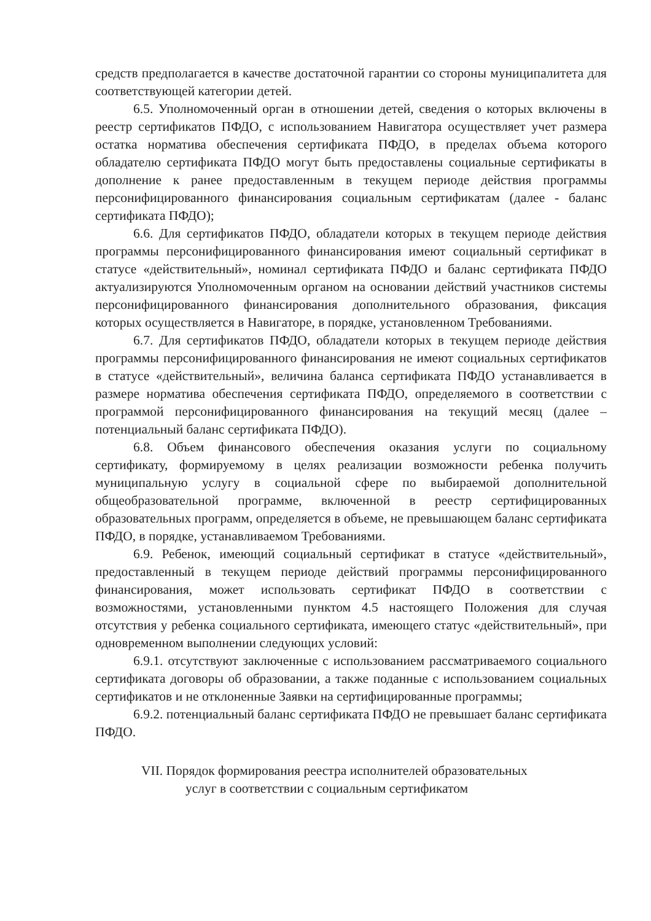средств предполагается в качестве достаточной гарантии со стороны муниципалитета для соответствующей категории детей.
6.5. Уполномоченный орган в отношении детей, сведения о которых включены в реестр сертификатов ПФДО, с использованием Навигатора осуществляет учет размера остатка норматива обеспечения сертификата ПФДО, в пределах объема которого обладателю сертификата ПФДО могут быть предоставлены социальные сертификаты в дополнение к ранее предоставленным в текущем периоде действия программы персонифицированного финансирования социальным сертификатам (далее - баланс сертификата ПФДО);
6.6. Для сертификатов ПФДО, обладатели которых в текущем периоде действия программы персонифицированного финансирования имеют социальный сертификат в статусе «действительный», номинал сертификата ПФДО и баланс сертификата ПФДО актуализируются Уполномоченным органом на основании действий участников системы персонифицированного финансирования дополнительного образования, фиксация которых осуществляется в Навигаторе, в порядке, установленном Требованиями.
6.7. Для сертификатов ПФДО, обладатели которых в текущем периоде действия программы персонифицированного финансирования не имеют социальных сертификатов в статусе «действительный», величина баланса сертификата ПФДО устанавливается в размере норматива обеспечения сертификата ПФДО, определяемого в соответствии с программой персонифицированного финансирования на текущий месяц (далее – потенциальный баланс сертификата ПФДО).
6.8. Объем финансового обеспечения оказания услуги по социальному сертификату, формируемому в целях реализации возможности ребенка получить муниципальную услугу в социальной сфере по выбираемой дополнительной общеобразовательной программе, включенной в реестр сертифицированных образовательных программ, определяется в объеме, не превышающем баланс сертификата ПФДО, в порядке, устанавливаемом Требованиями.
6.9. Ребенок, имеющий социальный сертификат в статусе «действительный», предоставленный в текущем периоде действий программы персонифицированного финансирования, может использовать сертификат ПФДО в соответствии с возможностями, установленными пунктом 4.5 настоящего Положения для случая отсутствия у ребенка социального сертификата, имеющего статус «действительный», при одновременном выполнении следующих условий:
6.9.1. отсутствуют заключенные с использованием рассматриваемого социального сертификата договоры об образовании, а также поданные с использованием социальных сертификатов и не отклоненные Заявки на сертифицированные программы;
6.9.2. потенциальный баланс сертификата ПФДО не превышает баланс сертификата ПФДО.
VII. Порядок формирования реестра исполнителей образовательных
услуг в соответствии с социальным сертификатом